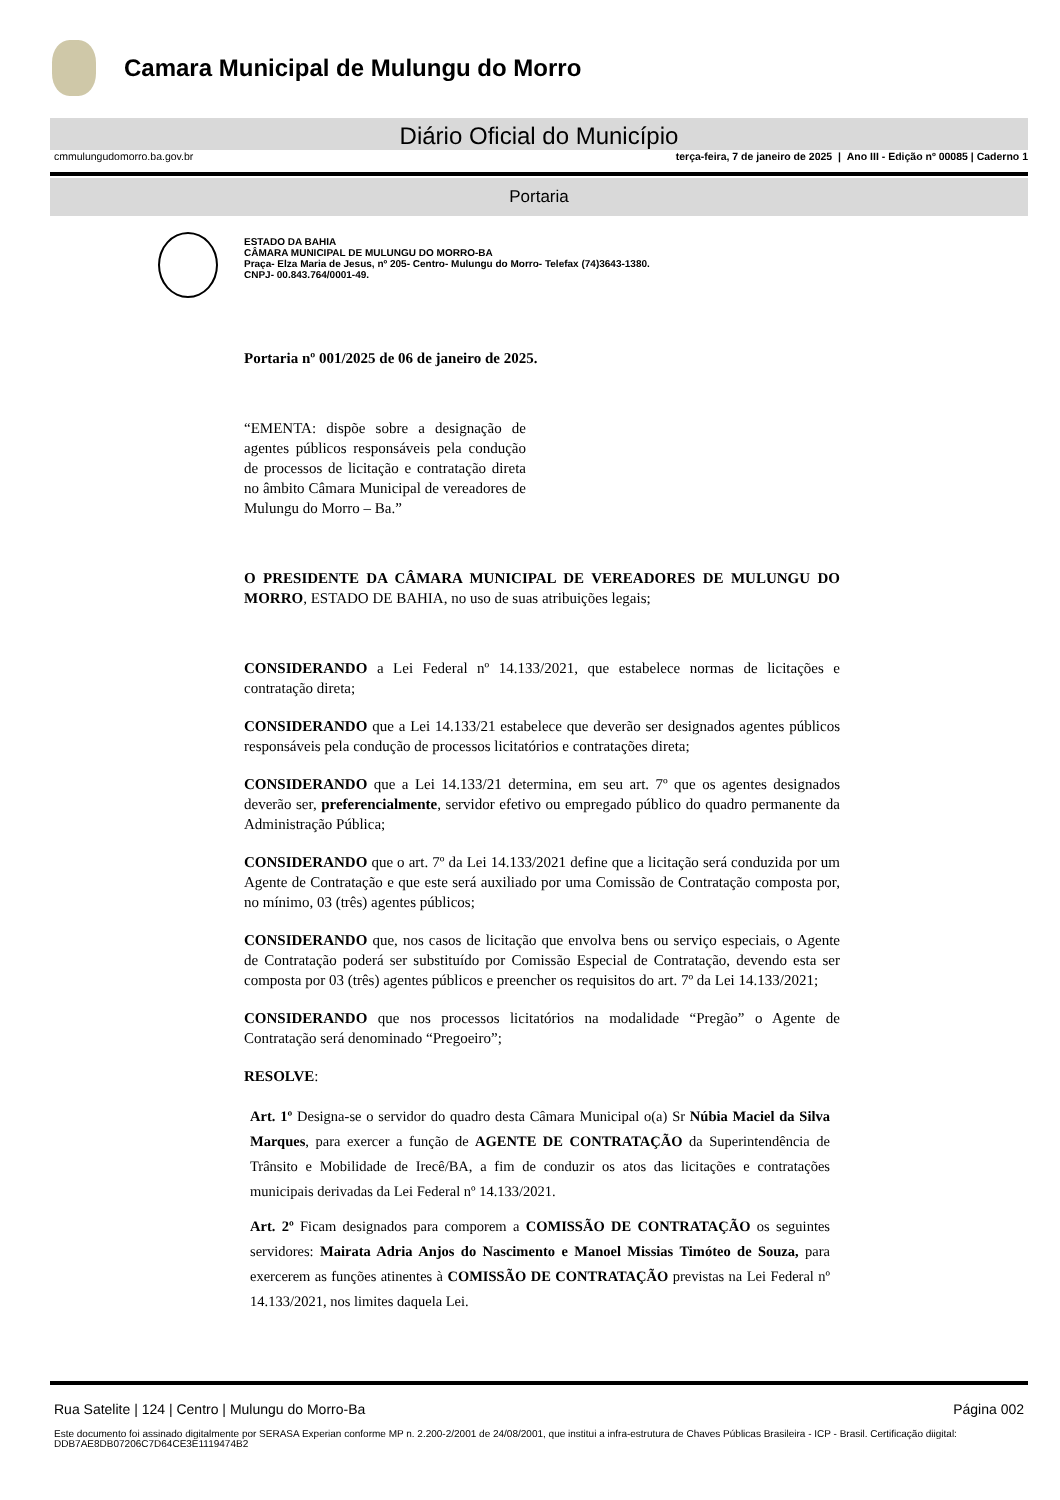Camara Municipal de Mulungu do Morro
Diário Oficial do Município
cmmulungudomorro.ba.gov.br terça-feira, 7 de janeiro de 2025 | Ano III - Edição nº 00085 | Caderno 1
Portaria
ESTADO DA BAHIA
CÂMARA MUNICIPAL DE MULUNGU DO MORRO-BA
Praça- Elza Maria de Jesus, nº 205- Centro- Mulungu do Morro- Telefax (74)3643-1380.
CNPJ- 00.843.764/0001-49.
Portaria nº 001/2025 de 06 de janeiro de 2025.
“EMENTA: dispõe sobre a designação de agentes públicos responsáveis pela condução de processos de licitação e contratação direta no âmbito Câmara Municipal de vereadores de Mulungu do Morro – Ba.”
O PRESIDENTE DA CÂMARA MUNICIPAL DE VEREADORES DE MULUNGU DO MORRO, ESTADO DE BAHIA, no uso de suas atribuições legais;
CONSIDERANDO a Lei Federal nº 14.133/2021, que estabelece normas de licitações e contratação direta;
CONSIDERANDO que a Lei 14.133/21 estabelece que deverão ser designados agentes públicos responsáveis pela condução de processos licitatórios e contratações direta;
CONSIDERANDO que a Lei 14.133/21 determina, em seu art. 7º que os agentes designados deverão ser, preferencialmente, servidor efetivo ou empregado público do quadro permanente da Administração Pública;
CONSIDERANDO que o art. 7º da Lei 14.133/2021 define que a licitação será conduzida por um Agente de Contratação e que este será auxiliado por uma Comissão de Contratação composta por, no mínimo, 03 (três) agentes públicos;
CONSIDERANDO que, nos casos de licitação que envolva bens ou serviço especiais, o Agente de Contratação poderá ser substituído por Comissão Especial de Contratação, devendo esta ser composta por 03 (três) agentes públicos e preencher os requisitos do art. 7º da Lei 14.133/2021;
CONSIDERANDO que nos processos licitatórios na modalidade “Pregão” o Agente de Contratação será denominado “Pregoeiro”;
RESOLVE:
Art. 1º Designa-se o servidor do quadro desta Câmara Municipal o(a) Sr Núbia Maciel da Silva Marques, para exercer a função de AGENTE DE CONTRATAÇÃO da Superintendência de Trânsito e Mobilidade de Irecê/BA, a fim de conduzir os atos das licitações e contratações municipais derivadas da Lei Federal nº 14.133/2021.
Art. 2º Ficam designados para comporem a COMISSÃO DE CONTRATAÇÃO os seguintes servidores: Mairata Adria Anjos do Nascimento e Manoel Missias Timóteo de Souza, para exercerem as funções atinentes à COMISSÃO DE CONTRATAÇÃO previstas na Lei Federal nº 14.133/2021, nos limites daquela Lei.
Rua Satelite | 124 | Centro | Mulungu do Morro-Ba Página 002
Este documento foi assinado digitalmente por SERASA Experian conforme MP n. 2.200-2/2001 de 24/08/2001, que institui a infra-estrutura de Chaves Públicas Brasileira - ICP - Brasil. Certificação diigital: DDB7AE8DB07206C7D64CE3E1119474B2